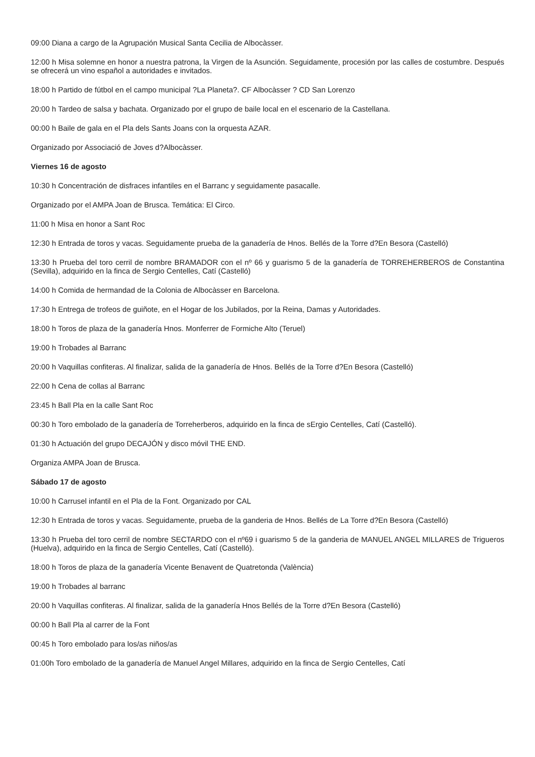09:00 Diana a cargo de la Agrupación Musical Santa Cecilia de Albocàsser.
12:00 h Misa solemne en honor a nuestra patrona, la Virgen de la Asunción. Seguidamente, procesión por las calles de costumbre. Después se ofrecerá un vino español a autoridades e invitados.
18:00 h Partido de fútbol en el campo municipal ?La Planeta?. CF Albocàsser ? CD San Lorenzo
20:00 h Tardeo de salsa y bachata. Organizado por el grupo de baile local en el escenario de la Castellana.
00:00 h Baile de gala en el Pla dels Sants Joans con la orquesta AZAR.
Organizado por Associació de Joves d?Albocàsser.
Viernes 16 de agosto
10:30 h Concentración de disfraces infantiles en el Barranc y seguidamente pasacalle.
Organizado por el AMPA Joan de Brusca. Temática: El Circo.
11:00 h Misa en honor a Sant Roc
12:30 h Entrada de toros y vacas. Seguidamente prueba de la ganadería de Hnos. Bellés de la Torre d?En Besora (Castelló)
13:30 h Prueba del toro cerril de nombre BRAMADOR con el nº 66 y guarismo 5 de la ganadería de TORREHERBEROS de Constantina (Sevilla), adquirido en la finca de Sergio Centelles, Catí (Castelló)
14:00 h Comida de hermandad de la Colonia de Albocàsser en Barcelona.
17:30 h Entrega de trofeos de guiñote, en el Hogar de los Jubilados, por la Reina, Damas y Autoridades.
18:00 h Toros de plaza de la ganadería Hnos. Monferrer de Formiche Alto (Teruel)
19:00 h Trobades al Barranc
20:00 h Vaquillas confiteras. Al finalizar, salida de la ganadería de Hnos. Bellés de la Torre d?En Besora (Castelló)
22:00 h Cena de collas al Barranc
23:45 h Ball Pla en la calle Sant Roc
00:30 h Toro embolado de la ganadería de Torreherberos, adquirido en la finca de sErgio Centelles, Catí (Castelló).
01:30 h Actuación del grupo DECAJÓN y disco móvil THE END.
Organiza AMPA Joan de Brusca.
Sábado 17 de agosto
10:00 h Carrusel infantil en el Pla de la Font. Organizado por CAL
12:30 h Entrada de toros y vacas. Seguidamente, prueba de la ganderia de Hnos. Bellés de La Torre d?En Besora (Castelló)
13:30 h Prueba del toro cerril de nombre SECTARDO con el nº69 i guarismo 5 de la ganderia de MANUEL ANGEL MILLARES de Trigueros (Huelva), adquirido en la finca de Sergio Centelles, Catí (Castelló).
18:00 h Toros de plaza de la ganadería Vicente Benavent de Quatretonda (València)
19:00 h Trobades al barranc
20:00 h Vaquillas confiteras. Al finalizar, salida de la ganadería Hnos Bellés de la Torre d?En Besora (Castelló)
00:00 h Ball Pla al carrer de la Font
00:45 h Toro embolado para los/as niños/as
01:00h Toro embolado de la ganadería de Manuel Angel Millares, adquirido en la finca de Sergio Centelles, Catí